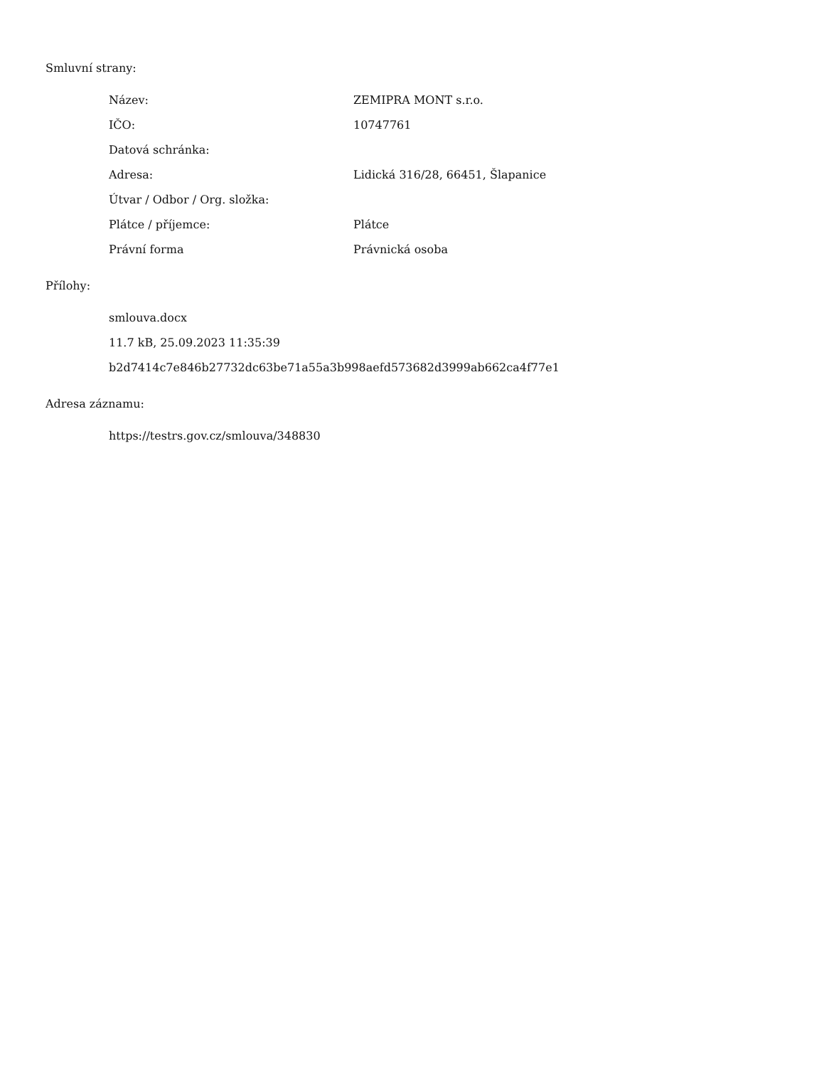Smluvní strany:
| Název: | ZEMIPRA MONT s.r.o. |
| IČO: | 10747761 |
| Datová schránka: | |
| Adresa: | Lidická 316/28, 66451, Šlapanice |
| Útvar / Odbor / Org. složka: | |
| Plátce / příjemce: | Plátce |
| Právní forma | Právnická osoba |
Přílohy:
smlouva.docx
11.7 kB, 25.09.2023 11:35:39
b2d7414c7e846b27732dc63be71a55a3b998aefd573682d3999ab662ca4f77e1
Adresa záznamu:
https://testrs.gov.cz/smlouva/348830